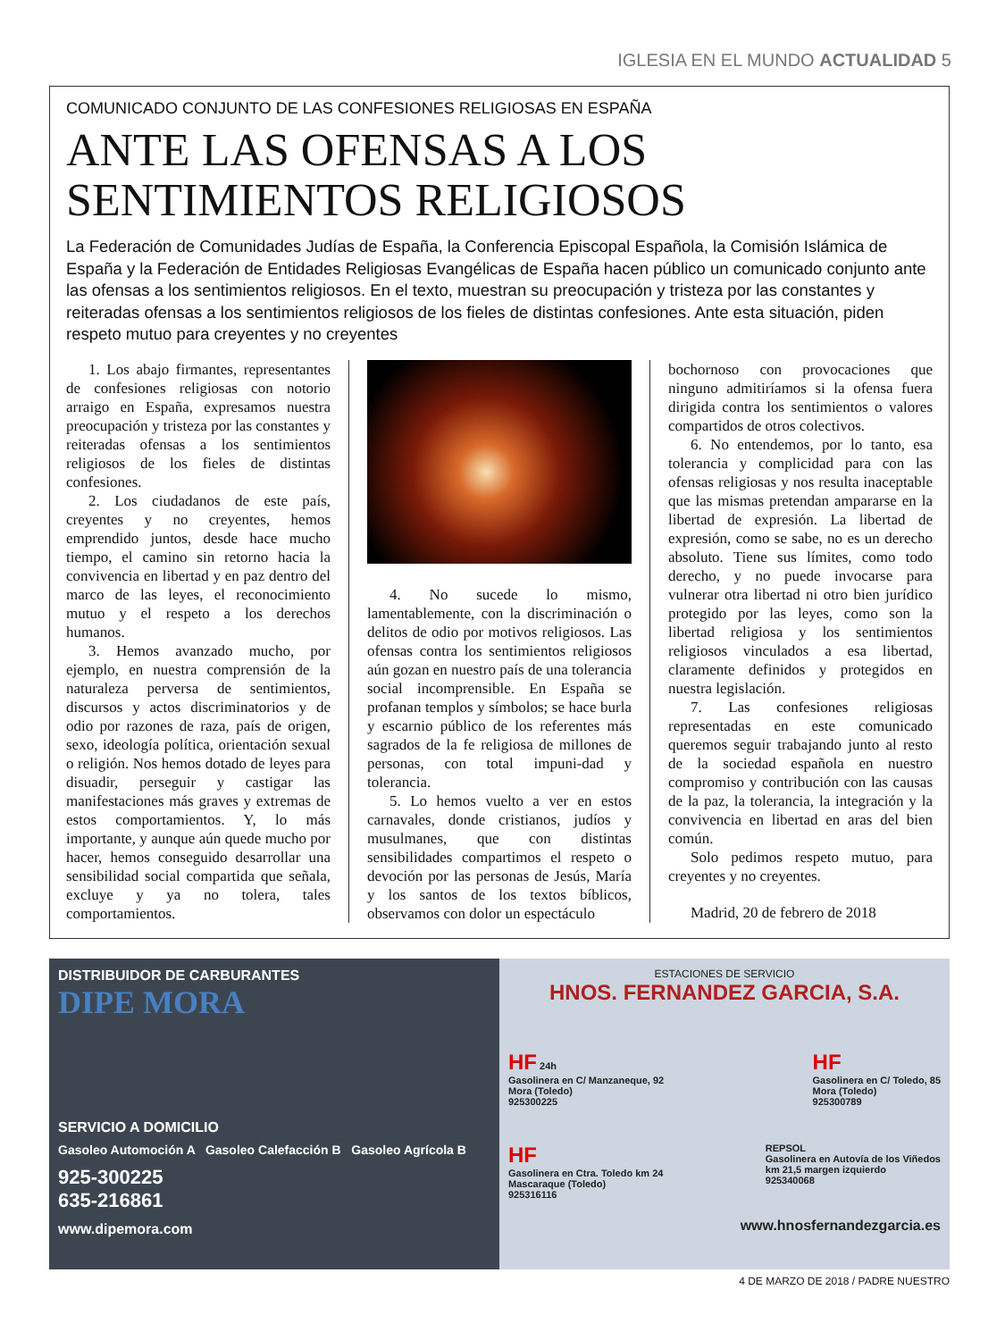IGLESIA EN EL MUNDO ACTUALIDAD 5
COMUNICADO CONJUNTO DE LAS CONFESIONES RELIGIOSAS EN ESPAÑA
ANTE LAS OFENSAS A LOS
SENTIMIENTOS RELIGIOSOS
La Federación de Comunidades Judías de España, la Conferencia Episcopal Española, la Comisión Islámica de España y la Federación de Entidades Religiosas Evangélicas de España hacen público un comunicado conjunto ante las ofensas a los sentimientos religiosos. En el texto, muestran su preocupación y tristeza por las constantes y reiteradas ofensas a los sentimientos religiosos de los fieles de distintas confesiones. Ante esta situación, piden respeto mutuo para creyentes y no creyentes
1. Los abajo firmantes, representantes de confesiones religiosas con notorio arraigo en España, expresamos nuestra preocupación y tristeza por las constantes y reiteradas ofensas a los sentimientos religiosos de los fieles de distintas confesiones.
2. Los ciudadanos de este país, creyentes y no creyentes, hemos emprendido juntos, desde hace mucho tiempo, el camino sin retorno hacia la convivencia en libertad y en paz dentro del marco de las leyes, el reconocimiento mutuo y el respeto a los derechos humanos.
3. Hemos avanzado mucho, por ejemplo, en nuestra comprensión de la naturaleza perversa de sentimientos, discursos y actos discriminatorios y de odio por razones de raza, país de origen, sexo, ideología política, orientación sexual o religión. Nos hemos dotado de leyes para disuadir, perseguir y castigar las manifestaciones más graves y extremas de estos comportamientos. Y, lo más importante, y aunque aún quede mucho por hacer, hemos conseguido desarrollar una sensibilidad social compartida que señala, excluye y ya no tolera, tales comportamientos.
4. No sucede lo mismo, lamentablemente, con la discriminación o delitos de odio por motivos religiosos. Las ofensas contra los sentimientos religiosos aún gozan en nuestro país de una tolerancia social incomprensible. En España se profanan templos y símbolos; se hace burla y escarnio público de los referentes más sagrados de la fe religiosa de millones de personas, con total impuni-dad y tolerancia.
5. Lo hemos vuelto a ver en estos carnavales, donde cristianos, judíos y musulmanes, que con distintas sensibilidades compartimos el respeto o devoción por las personas de Jesús, María y los santos de los textos bíblicos, observamos con dolor un espectáculo
bochornoso con provocaciones que ninguno admitiríamos si la ofensa fuera dirigida contra los sentimientos o valores compartidos de otros colectivos.
6. No entendemos, por lo tanto, esa tolerancia y complicidad para con las ofensas religiosas y nos resulta inaceptable que las mismas pretendan ampararse en la libertad de expresión. La libertad de expresión, como se sabe, no es un derecho absoluto. Tiene sus límites, como todo derecho, y no puede invocarse para vulnerar otra libertad ni otro bien jurídico protegido por las leyes, como son la libertad religiosa y los sentimientos religiosos vinculados a esa libertad, claramente definidos y protegidos en nuestra legislación.
7. Las confesiones religiosas representadas en este comunicado queremos seguir trabajando junto al resto de la sociedad española en nuestro compromiso y contribución con las causas de la paz, la tolerancia, la integración y la convivencia en libertad en aras del bien común.
Solo pedimos respeto mutuo, para creyentes y no creyentes.
Madrid, 20 de febrero de 2018
DISTRIBUIDOR DE CARBURANTES
DIPE MORA
SERVICIO A DOMICILIO
Gasoleo Automoción A Gasoleo Calefacción B Gasoleo Agrícola B
925-300225
635-216861
www.dipemora.com
ESTACIONES DE SERVICIO
HNOS. FERNANDEZ GARCIA, S.A.
HF 24h
Gasolinera en C/ Manzaneque, 92
Mora (Toledo)
925300225
HF
Gasolinera en C/ Toledo, 85
Mora (Toledo)
925300789
HF
Gasolinera en Ctra. Toledo km 24
Mascaraque (Toledo)
925316116
REPSOL
Gasolinera en Autovía de los Viñedos
km 21,5 margen izquierdo
925340068
www.hnosfernandezgarcia.es
4 DE MARZO DE 2018 / PADRE NUESTRO